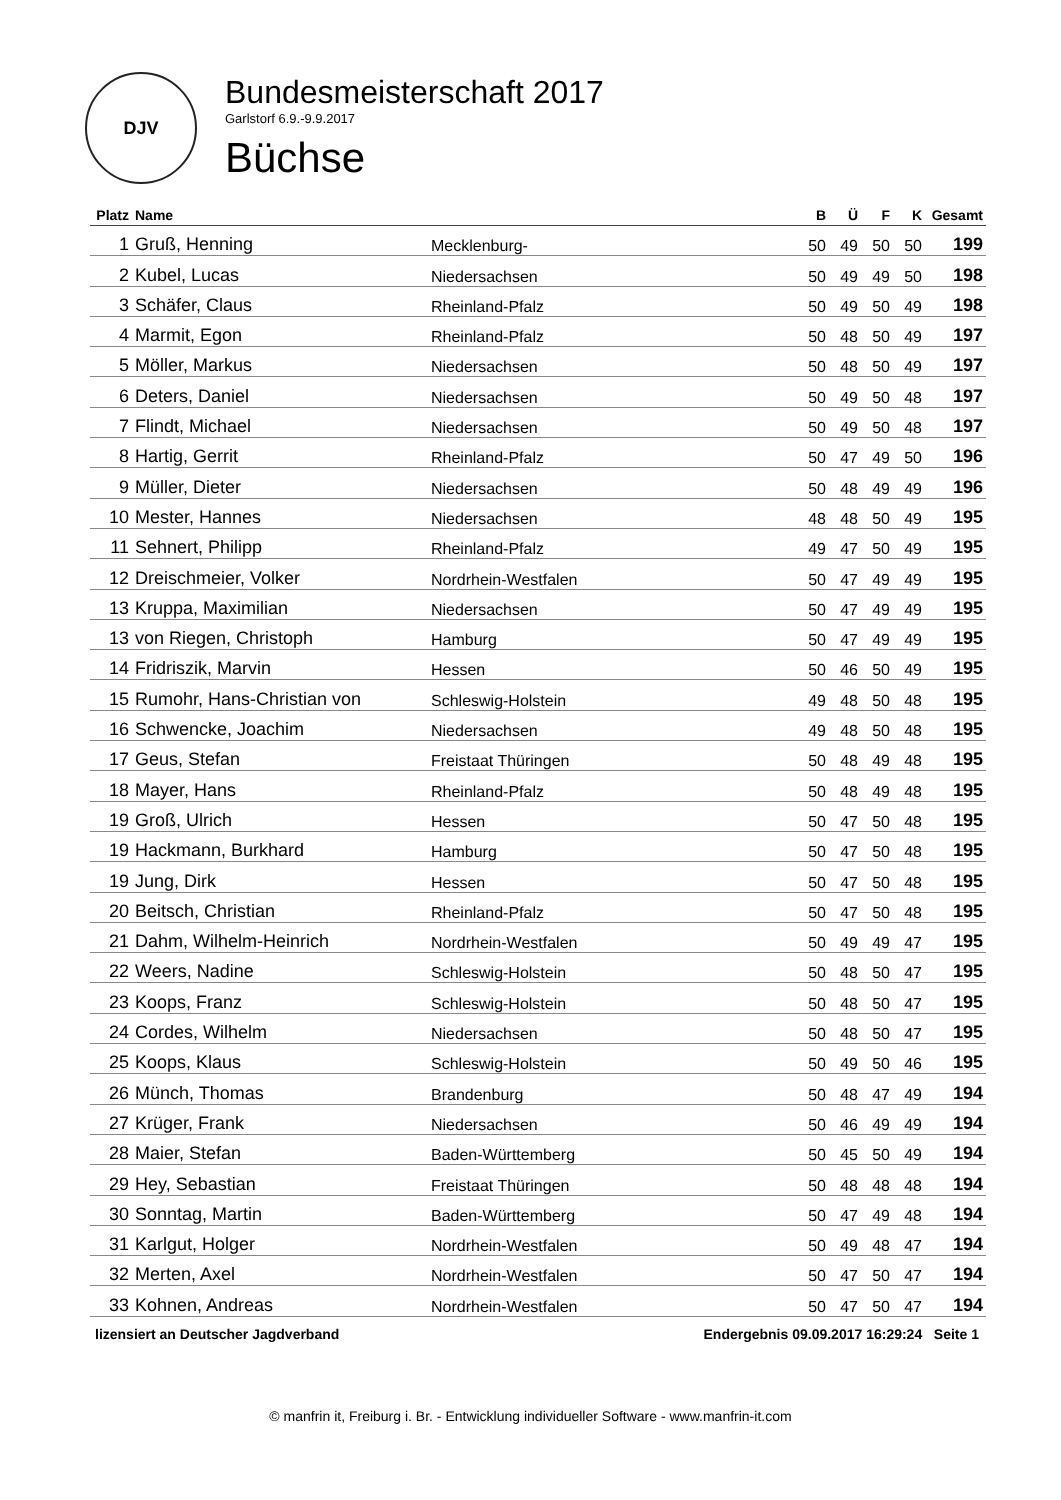DJV
Bundesmeisterschaft 2017
Garlstorf 6.9.-9.9.2017
Büchse
| Platz | Name | | B | Ü | F | K | Gesamt |
| --- | --- | --- | --- | --- | --- | --- | --- |
| 1 | Gruß, Henning | Mecklenburg- | 50 | 49 | 50 | 50 | 199 |
| 2 | Kubel, Lucas | Niedersachsen | 50 | 49 | 49 | 50 | 198 |
| 3 | Schäfer, Claus | Rheinland-Pfalz | 50 | 49 | 50 | 49 | 198 |
| 4 | Marmit, Egon | Rheinland-Pfalz | 50 | 48 | 50 | 49 | 197 |
| 5 | Möller, Markus | Niedersachsen | 50 | 48 | 50 | 49 | 197 |
| 6 | Deters, Daniel | Niedersachsen | 50 | 49 | 50 | 48 | 197 |
| 7 | Flindt, Michael | Niedersachsen | 50 | 49 | 50 | 48 | 197 |
| 8 | Hartig, Gerrit | Rheinland-Pfalz | 50 | 47 | 49 | 50 | 196 |
| 9 | Müller, Dieter | Niedersachsen | 50 | 48 | 49 | 49 | 196 |
| 10 | Mester, Hannes | Niedersachsen | 48 | 48 | 50 | 49 | 195 |
| 11 | Sehnert, Philipp | Rheinland-Pfalz | 49 | 47 | 50 | 49 | 195 |
| 12 | Dreischmeier, Volker | Nordrhein-Westfalen | 50 | 47 | 49 | 49 | 195 |
| 13 | Kruppa, Maximilian | Niedersachsen | 50 | 47 | 49 | 49 | 195 |
| 13 | von Riegen, Christoph | Hamburg | 50 | 47 | 49 | 49 | 195 |
| 14 | Fridriszik, Marvin | Hessen | 50 | 46 | 50 | 49 | 195 |
| 15 | Rumohr, Hans-Christian von | Schleswig-Holstein | 49 | 48 | 50 | 48 | 195 |
| 16 | Schwencke, Joachim | Niedersachsen | 49 | 48 | 50 | 48 | 195 |
| 17 | Geus, Stefan | Freistaat Thüringen | 50 | 48 | 49 | 48 | 195 |
| 18 | Mayer, Hans | Rheinland-Pfalz | 50 | 48 | 49 | 48 | 195 |
| 19 | Groß, Ulrich | Hessen | 50 | 47 | 50 | 48 | 195 |
| 19 | Hackmann, Burkhard | Hamburg | 50 | 47 | 50 | 48 | 195 |
| 19 | Jung, Dirk | Hessen | 50 | 47 | 50 | 48 | 195 |
| 20 | Beitsch, Christian | Rheinland-Pfalz | 50 | 47 | 50 | 48 | 195 |
| 21 | Dahm, Wilhelm-Heinrich | Nordrhein-Westfalen | 50 | 49 | 49 | 47 | 195 |
| 22 | Weers, Nadine | Schleswig-Holstein | 50 | 48 | 50 | 47 | 195 |
| 23 | Koops, Franz | Schleswig-Holstein | 50 | 48 | 50 | 47 | 195 |
| 24 | Cordes, Wilhelm | Niedersachsen | 50 | 48 | 50 | 47 | 195 |
| 25 | Koops, Klaus | Schleswig-Holstein | 50 | 49 | 50 | 46 | 195 |
| 26 | Münch, Thomas | Brandenburg | 50 | 48 | 47 | 49 | 194 |
| 27 | Krüger, Frank | Niedersachsen | 50 | 46 | 49 | 49 | 194 |
| 28 | Maier, Stefan | Baden-Württemberg | 50 | 45 | 50 | 49 | 194 |
| 29 | Hey, Sebastian | Freistaat Thüringen | 50 | 48 | 48 | 48 | 194 |
| 30 | Sonntag, Martin | Baden-Württemberg | 50 | 47 | 49 | 48 | 194 |
| 31 | Karlgut, Holger | Nordrhein-Westfalen | 50 | 49 | 48 | 47 | 194 |
| 32 | Merten, Axel | Nordrhein-Westfalen | 50 | 47 | 50 | 47 | 194 |
| 33 | Kohnen, Andreas | Nordrhein-Westfalen | 50 | 47 | 50 | 47 | 194 |
lizensiert an Deutscher Jagdverband Endergebnis 09.09.2017 16:29:24 Seite 1
© manfrin it, Freiburg i. Br. - Entwicklung individueller Software - www.manfrin-it.com